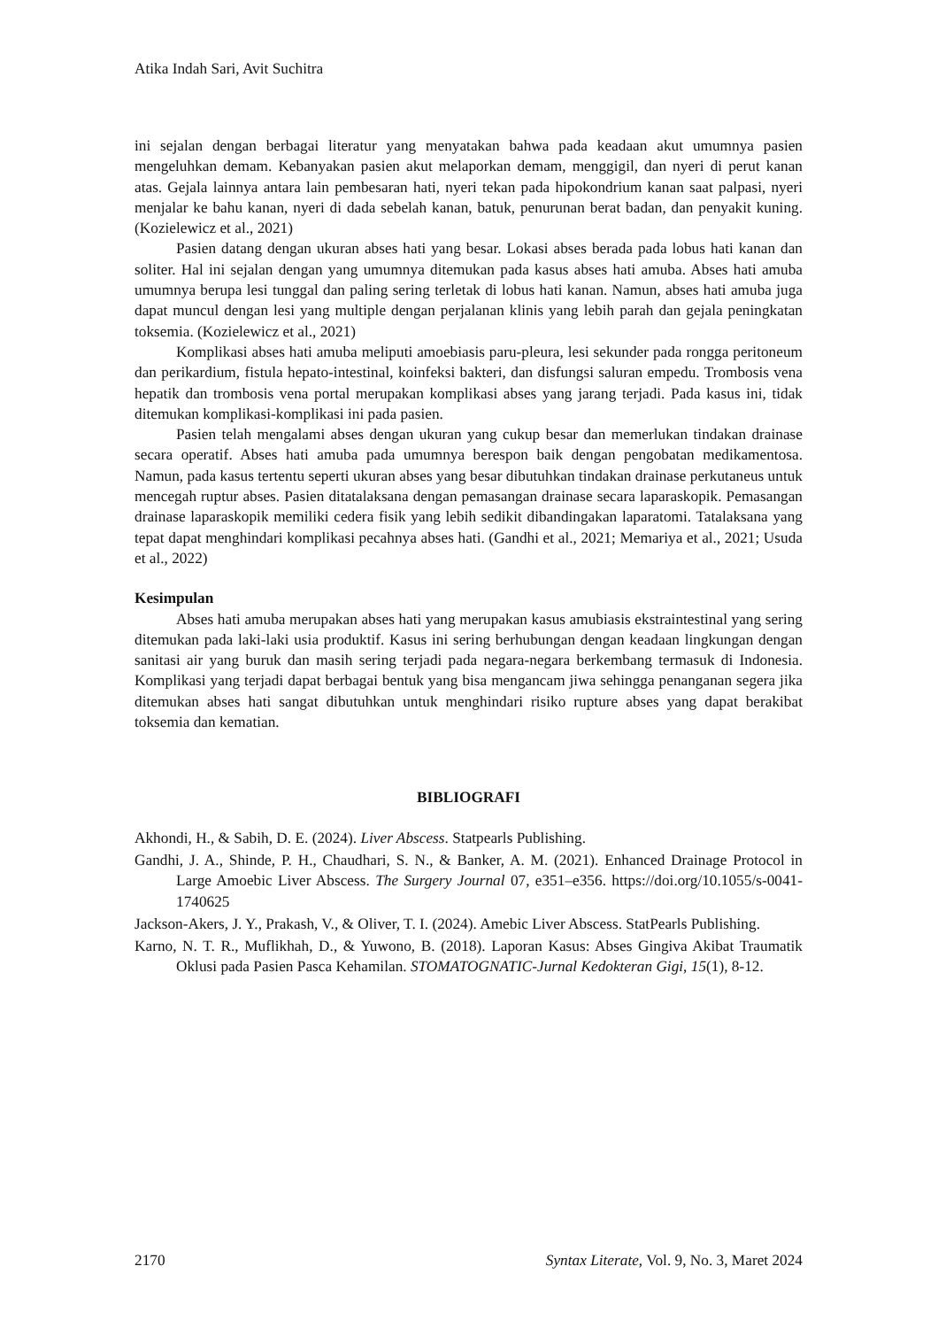Atika Indah Sari, Avit Suchitra
ini sejalan dengan berbagai literatur yang menyatakan bahwa pada keadaan akut umumnya pasien mengeluhkan demam. Kebanyakan pasien akut melaporkan demam, menggigil, dan nyeri di perut kanan atas. Gejala lainnya antara lain pembesaran hati, nyeri tekan pada hipokondrium kanan saat palpasi, nyeri menjalar ke bahu kanan, nyeri di dada sebelah kanan, batuk, penurunan berat badan, dan penyakit kuning. (Kozielewicz et al., 2021)
Pasien datang dengan ukuran abses hati yang besar. Lokasi abses berada pada lobus hati kanan dan soliter. Hal ini sejalan dengan yang umumnya ditemukan pada kasus abses hati amuba. Abses hati amuba umumnya berupa lesi tunggal dan paling sering terletak di lobus hati kanan. Namun, abses hati amuba juga dapat muncul dengan lesi yang multiple dengan perjalanan klinis yang lebih parah dan gejala peningkatan toksemia. (Kozielewicz et al., 2021)
Komplikasi abses hati amuba meliputi amoebiasis paru-pleura, lesi sekunder pada rongga peritoneum dan perikardium, fistula hepato-intestinal, koinfeksi bakteri, dan disfungsi saluran empedu. Trombosis vena hepatik dan trombosis vena portal merupakan komplikasi abses yang jarang terjadi. Pada kasus ini, tidak ditemukan komplikasi-komplikasi ini pada pasien.
Pasien telah mengalami abses dengan ukuran yang cukup besar dan memerlukan tindakan drainase secara operatif. Abses hati amuba pada umumnya berespon baik dengan pengobatan medikamentosa. Namun, pada kasus tertentu seperti ukuran abses yang besar dibutuhkan tindakan drainase perkutaneus untuk mencegah ruptur abses. Pasien ditatalaksana dengan pemasangan drainase secara laparaskopik. Pemasangan drainase laparaskopik memiliki cedera fisik yang lebih sedikit dibandingakan laparatomi. Tatalaksana yang tepat dapat menghindari komplikasi pecahnya abses hati. (Gandhi et al., 2021; Memariya et al., 2021; Usuda et al., 2022)
Kesimpulan
Abses hati amuba merupakan abses hati yang merupakan kasus amubiasis ekstraintestinal yang sering ditemukan pada laki-laki usia produktif. Kasus ini sering berhubungan dengan keadaan lingkungan dengan sanitasi air yang buruk dan masih sering terjadi pada negara-negara berkembang termasuk di Indonesia. Komplikasi yang terjadi dapat berbagai bentuk yang bisa mengancam jiwa sehingga penanganan segera jika ditemukan abses hati sangat dibutuhkan untuk menghindari risiko rupture abses yang dapat berakibat toksemia dan kematian.
BIBLIOGRAFI
Akhondi, H., & Sabih, D. E. (2024). Liver Abscess. Statpearls Publishing.
Gandhi, J. A., Shinde, P. H., Chaudhari, S. N., & Banker, A. M. (2021). Enhanced Drainage Protocol in Large Amoebic Liver Abscess. The Surgery Journal 07, e351–e356. https://doi.org/10.1055/s-0041-1740625
Jackson-Akers, J. Y., Prakash, V., & Oliver, T. I. (2024). Amebic Liver Abscess. StatPearls Publishing.
Karno, N. T. R., Muflikhah, D., & Yuwono, B. (2018). Laporan Kasus: Abses Gingiva Akibat Traumatik Oklusi pada Pasien Pasca Kehamilan. STOMATOGNATIC-Jurnal Kedokteran Gigi, 15(1), 8-12.
2170 Syntax Literate, Vol. 9, No. 3, Maret 2024